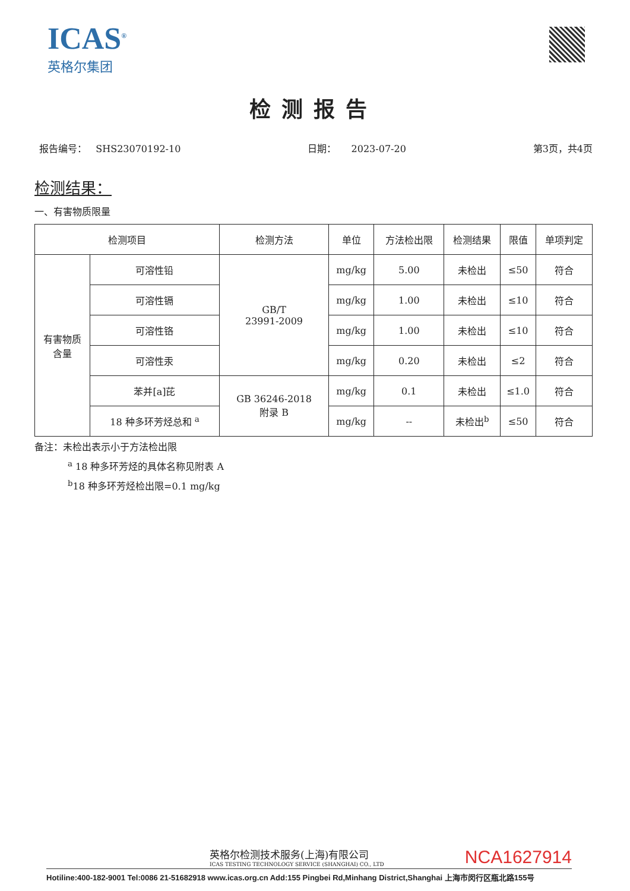ICAS<sup>®</sup>
英格尔集团
检测报告
报告编号： SHS23070192-10 日期： 2023-07-20 第3页，共4页
检测结果：
一、有害物质限量
| 检测项目 | | 检测方法 | 单位 | 方法检出限 | 检测结果 | 限值 | 单项判定 |
| --- | --- | --- | --- | --- | --- | --- | --- |
| 有害物质 含量 | 可溶性铅 | GB/T 23991-2009 | mg/kg | 5.00 | 未检出 | ≤50 | 符合 |
| | 可溶性镉 | | mg/kg | 1.00 | 未检出 | ≤10 | 符合 |
| | 可溶性铬 | | mg/kg | 1.00 | 未检出 | ≤10 | 符合 |
| | 可溶性汞 | | mg/kg | 0.20 | 未检出 | ≤2 | 符合 |
| | 苯并[a]芘 | GB 36246-2018 附录 B | mg/kg | 0.1 | 未检出 | ≤1.0 | 符合 |
| | 18 种多环芳烃总和 <sup>a</sup> | | mg/kg | -- | 未检出<sup>b</sup> | ≤50 | 符合 |
备注：未检出表示小于方法检出限
<sup>a</sup> 18 种多环芳烃的具体名称见附表 A
<sup>b</sup> 18 种多环芳烃检出限=0.1 mg/kg
英格尔检测技术服务(上海)有限公司
ICAS TESTING TECHNOLOGY SERVICE (SHANGHAI) CO., LTD
NCA1627914
Hotiline:400-182-9001 Tel:0086 21-51682918 www.icas.org.cn Add:155 Pingbei Rd,Minhang District,Shanghai 上海市闵行区瓶北路155号